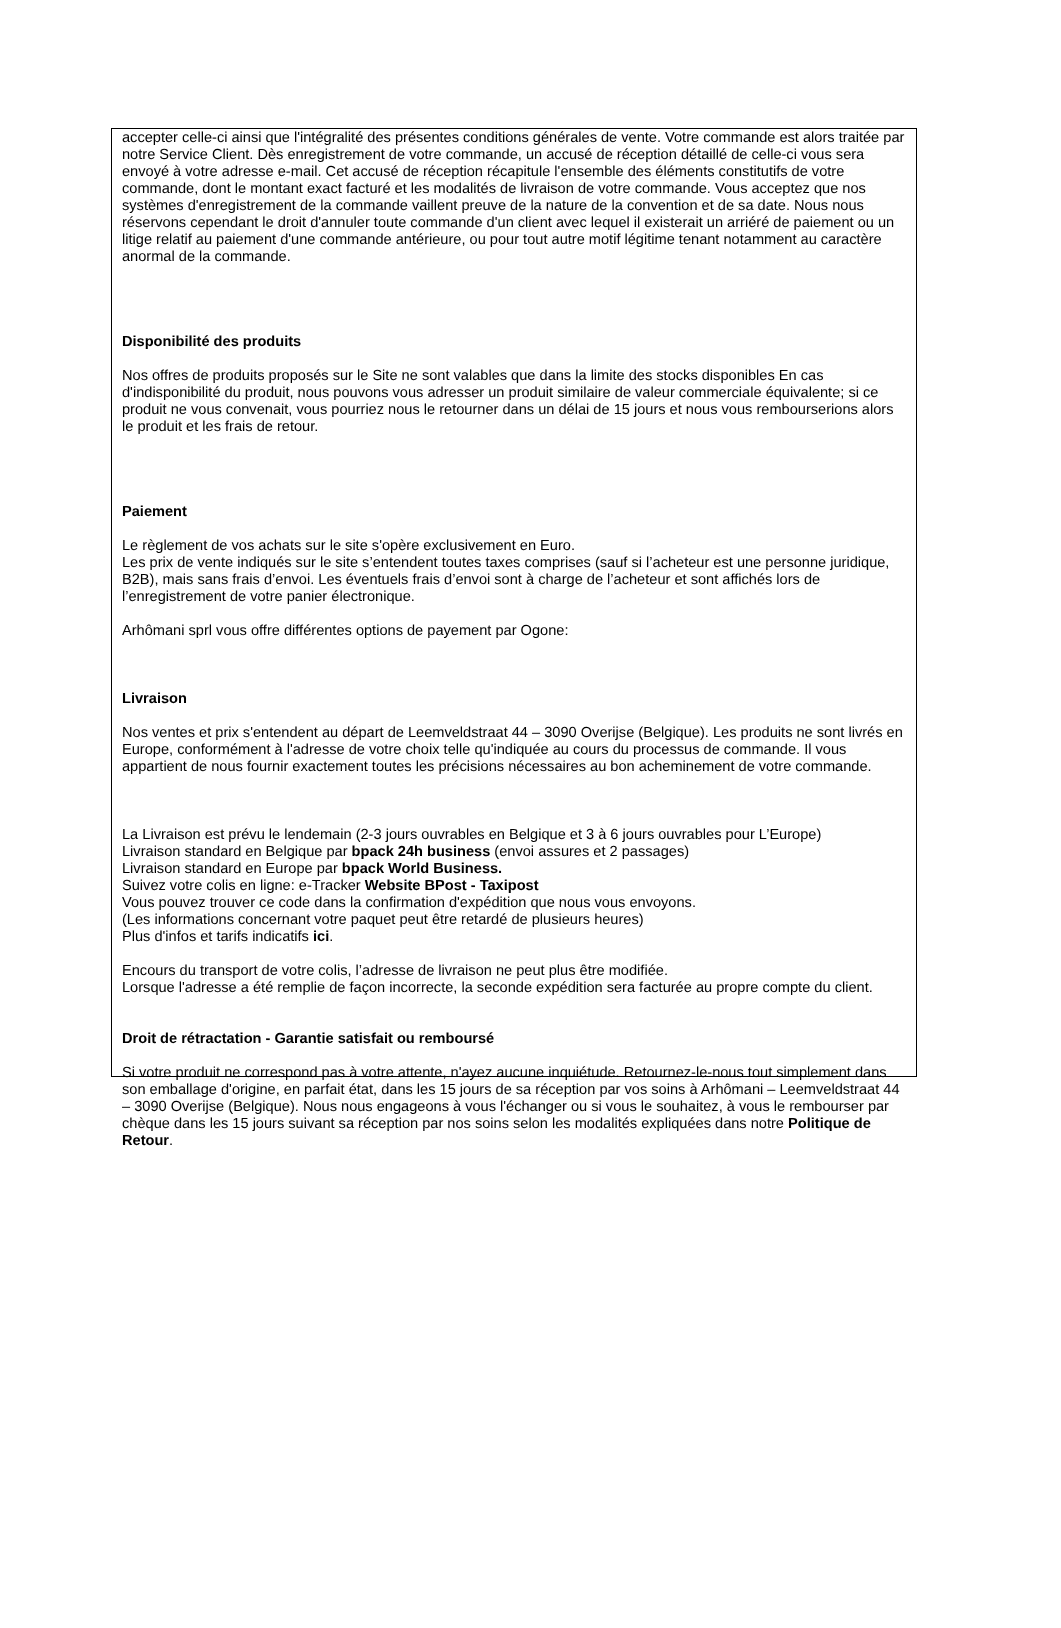accepter celle-ci ainsi que l'intégralité des présentes conditions générales de vente. Votre commande est alors traitée par notre Service Client. Dès enregistrement de votre commande, un accusé de réception détaillé de celle-ci vous sera envoyé à votre adresse e-mail. Cet accusé de réception récapitule l'ensemble des éléments constitutifs de votre commande, dont le montant exact facturé et les modalités de livraison de votre commande. Vous acceptez que nos systèmes d'enregistrement de la commande vaillent preuve de la nature de la convention et de sa date. Nous nous réservons cependant le droit d'annuler toute commande d'un client avec lequel il existerait un arriéré de paiement ou un litige relatif au paiement d'une commande antérieure, ou pour tout autre motif légitime tenant notamment au caractère anormal de la commande.
Disponibilité des produits
Nos offres de produits proposés sur le Site ne sont valables que dans la limite des stocks disponibles En cas d'indisponibilité du produit, nous pouvons vous adresser un produit similaire de valeur commerciale équivalente; si ce produit ne vous convenait, vous pourriez nous le retourner dans un délai de 15 jours et nous vous rembourserions alors le produit et les frais de retour.
Paiement
Le règlement de vos achats sur le site s'opère exclusivement en Euro.
Les prix de vente indiqués sur le site s’entendent toutes taxes comprises (sauf si l’acheteur est une personne juridique, B2B), mais sans frais d’envoi. Les éventuels frais d’envoi sont à charge de l’acheteur et sont affichés lors de l’enregistrement de votre panier électronique.
Arhômani sprl vous offre différentes options de payement par Ogone:
Livraison
Nos ventes et prix s'entendent au départ de Leemveldstraat 44 – 3090 Overijse (Belgique). Les produits ne sont livrés en Europe, conformément à l'adresse de votre choix telle qu'indiquée au cours du processus de commande. Il vous appartient de nous fournir exactement toutes les précisions nécessaires au bon acheminement de votre commande.
La Livraison est prévu le lendemain (2-3 jours ouvrables en Belgique et 3 à 6 jours ouvrables pour L’Europe)
Livraison standard en Belgique par bpack 24h business (envoi assures et 2 passages)
Livraison standard en Europe par bpack World Business.
Suivez votre colis en ligne: e-Tracker Website BPost - Taxipost
Vous pouvez trouver ce code dans la confirmation d'expédition que nous vous envoyons.
(Les informations concernant votre paquet peut être retardé de plusieurs heures)
Plus d'infos et tarifs indicatifs ici.
Encours du transport de votre colis, l’adresse de livraison ne peut plus être modifiée.
Lorsque l'adresse a été remplie de façon incorrecte, la seconde expédition sera facturée au propre compte du client.
Droit de rétractation - Garantie satisfait ou remboursé
Si votre produit ne correspond pas à votre attente, n'ayez aucune inquiétude. Retournez-le-nous tout simplement dans son emballage d'origine, en parfait état, dans les 15 jours de sa réception par vos soins à Arhômani – Leemveldstraat 44 – 3090 Overijse (Belgique). Nous nous engageons à vous l'échanger ou si vous le souhaitez, à vous le rembourser par chèque dans les 15 jours suivant sa réception par nos soins selon les modalités expliquées dans notre Politique de Retour.